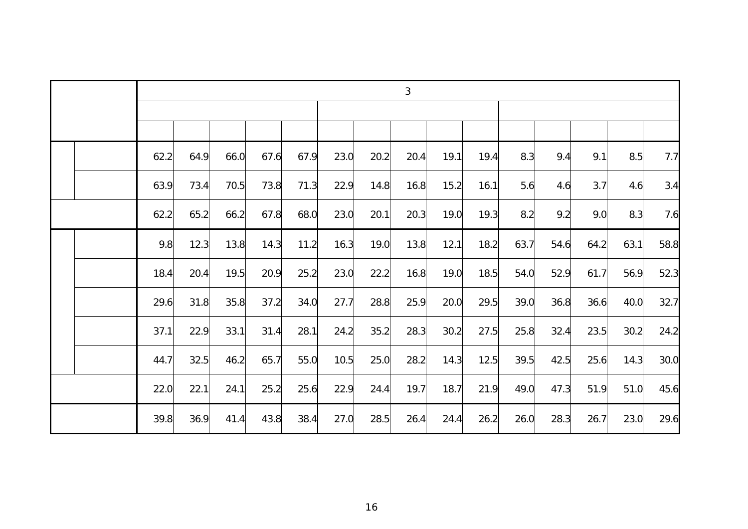| | | 3 | | | | | | | | | | | | | | |
| --- | --- | --- | --- | --- | --- | --- | --- | --- | --- | --- | --- | --- | --- | --- | --- | --- |
| | | 62.2 | 64.9 | 66.0 | 67.6 | 67.9 | 23.0 | 20.2 | 20.4 | 19.1 | 19.4 | 8.3 | 9.4 | 9.1 | 8.5 | 7.7 |
| | | 63.9 | 73.4 | 70.5 | 73.8 | 71.3 | 22.9 | 14.8 | 16.8 | 15.2 | 16.1 | 5.6 | 4.6 | 3.7 | 4.6 | 3.4 |
| | | 62.2 | 65.2 | 66.2 | 67.8 | 68.0 | 23.0 | 20.1 | 20.3 | 19.0 | 19.3 | 8.2 | 9.2 | 9.0 | 8.3 | 7.6 |
| | | 9.8 | 12.3 | 13.8 | 14.3 | 11.2 | 16.3 | 19.0 | 13.8 | 12.1 | 18.2 | 63.7 | 54.6 | 64.2 | 63.1 | 58.8 |
| | | 18.4 | 20.4 | 19.5 | 20.9 | 25.2 | 23.0 | 22.2 | 16.8 | 19.0 | 18.5 | 54.0 | 52.9 | 61.7 | 56.9 | 52.3 |
| | | 29.6 | 31.8 | 35.8 | 37.2 | 34.0 | 27.7 | 28.8 | 25.9 | 20.0 | 29.5 | 39.0 | 36.8 | 36.6 | 40.0 | 32.7 |
| | | 37.1 | 22.9 | 33.1 | 31.4 | 28.1 | 24.2 | 35.2 | 28.3 | 30.2 | 27.5 | 25.8 | 32.4 | 23.5 | 30.2 | 24.2 |
| | | 44.7 | 32.5 | 46.2 | 65.7 | 55.0 | 10.5 | 25.0 | 28.2 | 14.3 | 12.5 | 39.5 | 42.5 | 25.6 | 14.3 | 30.0 |
| | | 22.0 | 22.1 | 24.1 | 25.2 | 25.6 | 22.9 | 24.4 | 19.7 | 18.7 | 21.9 | 49.0 | 47.3 | 51.9 | 51.0 | 45.6 |
| | | 39.8 | 36.9 | 41.4 | 43.8 | 38.4 | 27.0 | 28.5 | 26.4 | 24.4 | 26.2 | 26.0 | 28.3 | 26.7 | 23.0 | 29.6 |
16